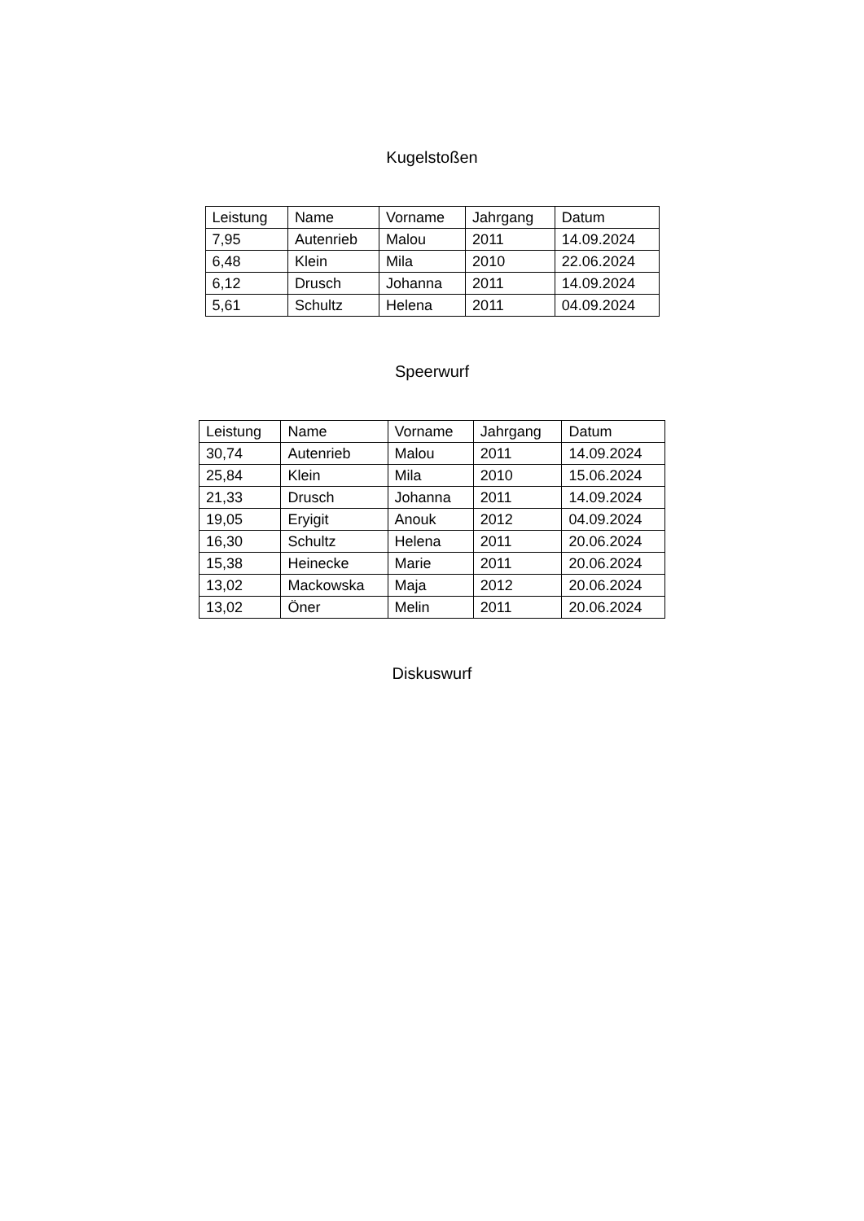Kugelstoßen
| Leistung | Name | Vorname | Jahrgang | Datum |
| --- | --- | --- | --- | --- |
| 7,95 | Autenrieb | Malou | 2011 | 14.09.2024 |
| 6,48 | Klein | Mila | 2010 | 22.06.2024 |
| 6,12 | Drusch | Johanna | 2011 | 14.09.2024 |
| 5,61 | Schultz | Helena | 2011 | 04.09.2024 |
Speerwurf
| Leistung | Name | Vorname | Jahrgang | Datum |
| --- | --- | --- | --- | --- |
| 30,74 | Autenrieb | Malou | 2011 | 14.09.2024 |
| 25,84 | Klein | Mila | 2010 | 15.06.2024 |
| 21,33 | Drusch | Johanna | 2011 | 14.09.2024 |
| 19,05 | Eryigit | Anouk | 2012 | 04.09.2024 |
| 16,30 | Schultz | Helena | 2011 | 20.06.2024 |
| 15,38 | Heinecke | Marie | 2011 | 20.06.2024 |
| 13,02 | Mackowska | Maja | 2012 | 20.06.2024 |
| 13,02 | Öner | Melin | 2011 | 20.06.2024 |
Diskuswurf